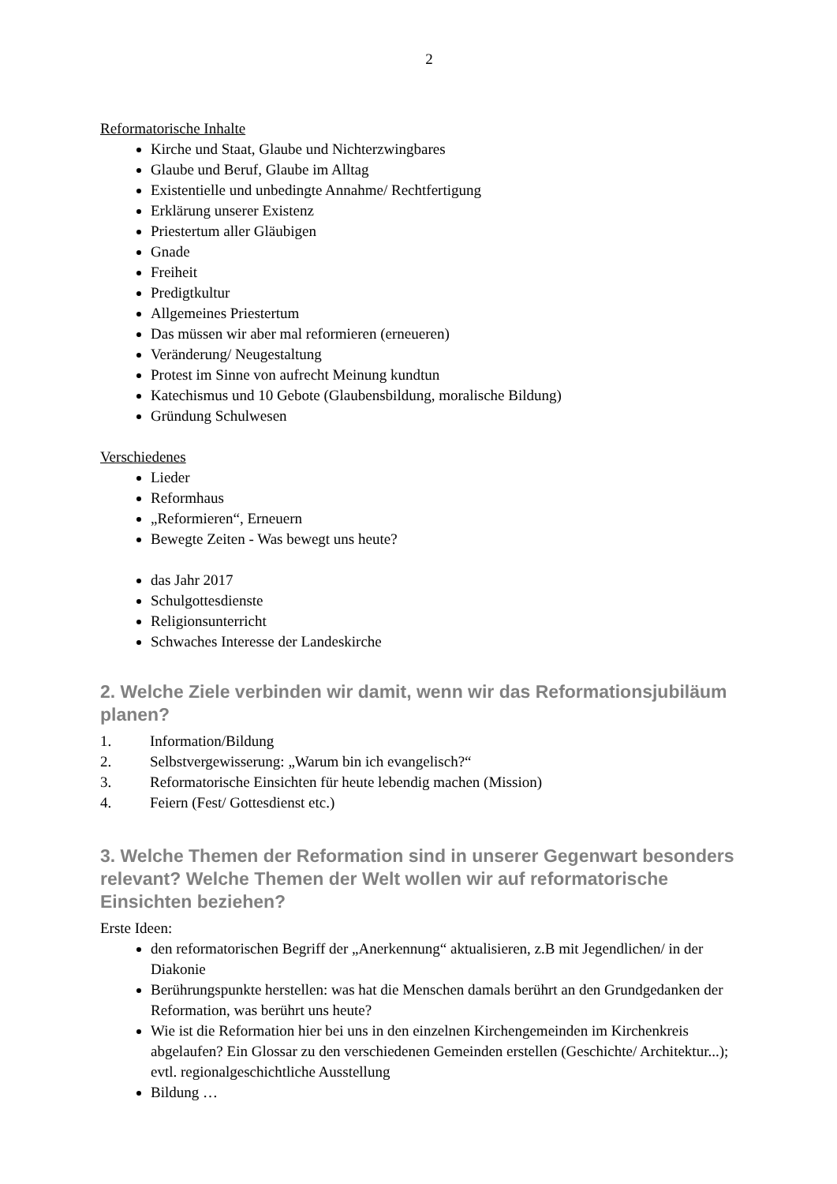2
Reformatorische Inhalte
Kirche und Staat, Glaube und Nichterzwingbares
Glaube und Beruf, Glaube im Alltag
Existentielle und unbedingte Annahme/ Rechtfertigung
Erklärung unserer Existenz
Priestertum aller Gläubigen
Gnade
Freiheit
Predigtkultur
Allgemeines Priestertum
Das müssen wir aber mal reformieren (erneueren)
Veränderung/ Neugestaltung
Protest im Sinne von aufrecht Meinung kundtun
Katechismus und 10 Gebote (Glaubensbildung, moralische Bildung)
Gründung Schulwesen
Verschiedenes
Lieder
Reformhaus
„Reformieren“, Erneuern
Bewegte Zeiten - Was bewegt uns heute?
das Jahr 2017
Schulgottesdienste
Religionsunterricht
Schwaches Interesse der Landeskirche
2. Welche Ziele verbinden wir damit, wenn wir das Reformationsjubiläum planen?
1. Information/Bildung
2. Selbstvergewisserung: „Warum bin ich evangelisch?“
3. Reformatorische Einsichten für heute lebendig machen (Mission)
4. Feiern (Fest/ Gottesdienst etc.)
3. Welche Themen der Reformation sind in unserer Gegenwart besonders relevant? Welche Themen der Welt wollen wir auf reformatorische Einsichten beziehen?
Erste Ideen:
den reformatorischen Begriff der „Anerkennung“ aktualisieren, z.B mit Jegendlichen/ in der Diakonie
Berührungspunkte herstellen: was hat die Menschen damals berührt an den Grundgedanken der Reformation, was berührt uns heute?
Wie ist die Reformation hier bei uns in den einzelnen Kirchengemeinden im Kirchenkreis abgelaufen? Ein Glossar zu den verschiedenen Gemeinden erstellen (Geschichte/ Architektur...); evtl. regionalgeschichtliche Ausstellung
Bildung …